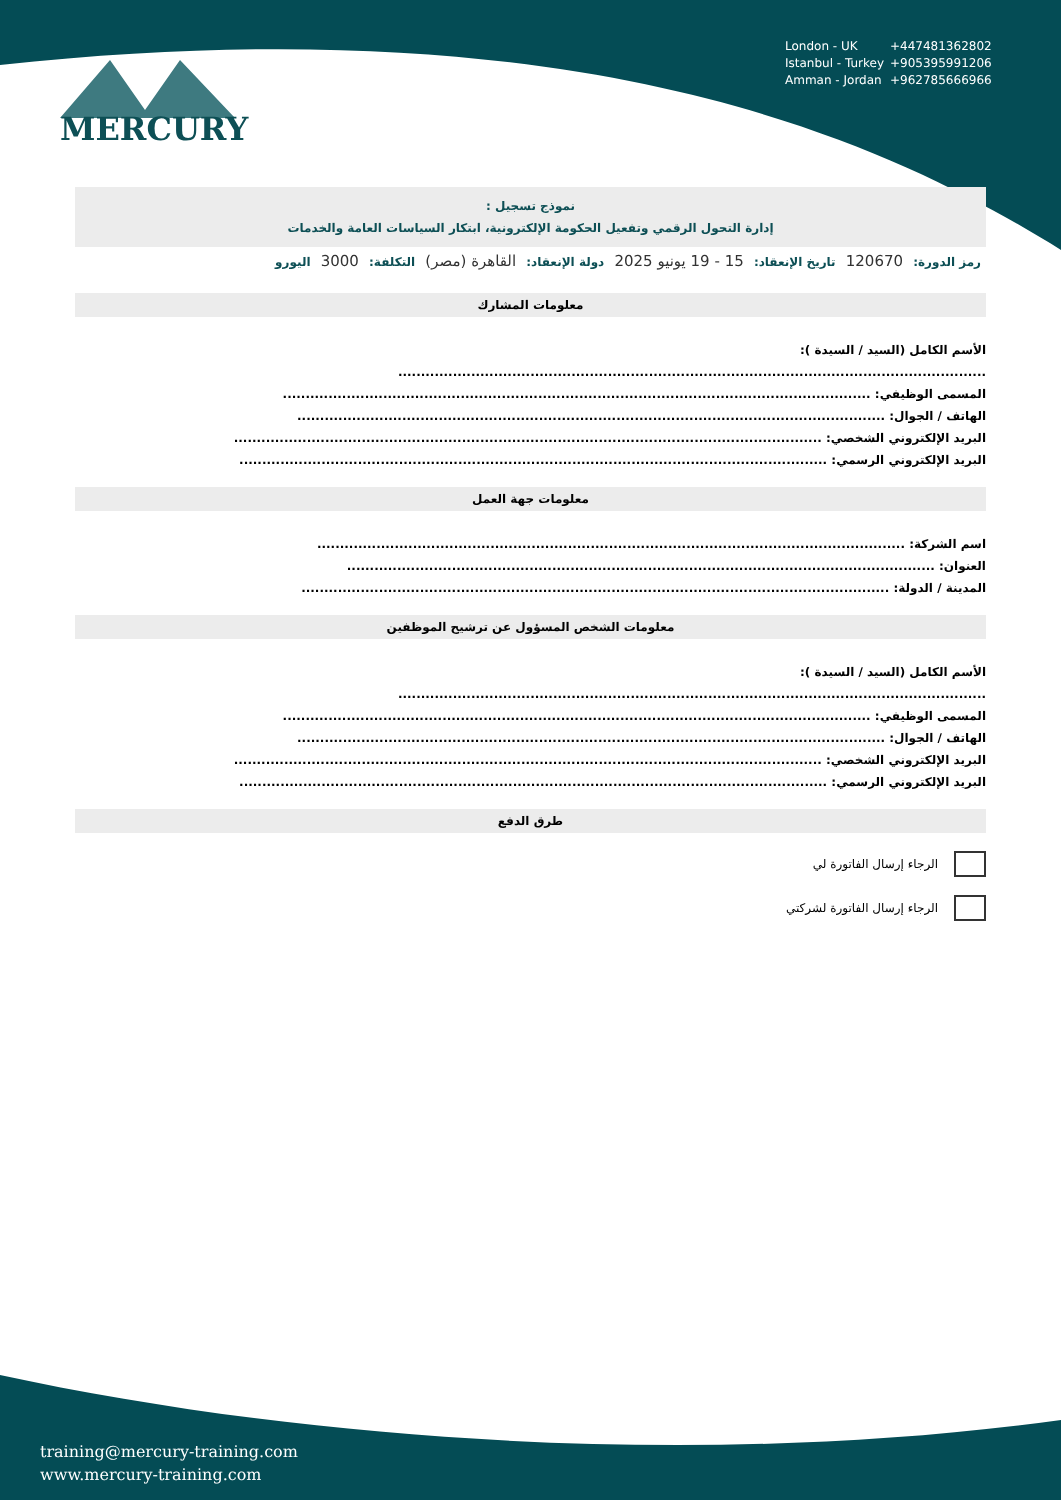MERCURY
London - UK +447481362802
Istanbul - Turkey +905395991206
Amman - Jordan +962785666966
نموذج تسجيل :
إدارة التحول الرقمي وتفعيل الحكومة الإلكترونية، ابتكار السياسات العامة والخدمات
رمز الدورة: 120670 تاريخ الإنعقاد: 15 - 19 يونيو 2025 دولة الإنعقاد: القاهرة (مصر) التكلفة: 3000 اليورو
معلومات المشارك
الأسم الكامل (السيد / السيدة ):
.................................................................................................................................
المسمى الوظيفي: .................................................................................................................................
الهاتف / الجوال: .................................................................................................................................
البريد الإلكتروني الشخصي: .................................................................................................................................
البريد الإلكتروني الرسمي: .................................................................................................................................
معلومات جهة العمل
اسم الشركة: .................................................................................................................................
العنوان: .................................................................................................................................
المدينة / الدولة: .................................................................................................................................
معلومات الشخص المسؤول عن ترشيح الموظفين
الأسم الكامل (السيد / السيدة ):
.................................................................................................................................
المسمى الوظيفي: .................................................................................................................................
الهاتف / الجوال: .................................................................................................................................
البريد الإلكتروني الشخصي: .................................................................................................................................
البريد الإلكتروني الرسمي: .................................................................................................................................
طرق الدفع
الرجاء إرسال الفاتورة لي
الرجاء إرسال الفاتورة لشركتي
training@mercury-training.com
www.mercury-training.com